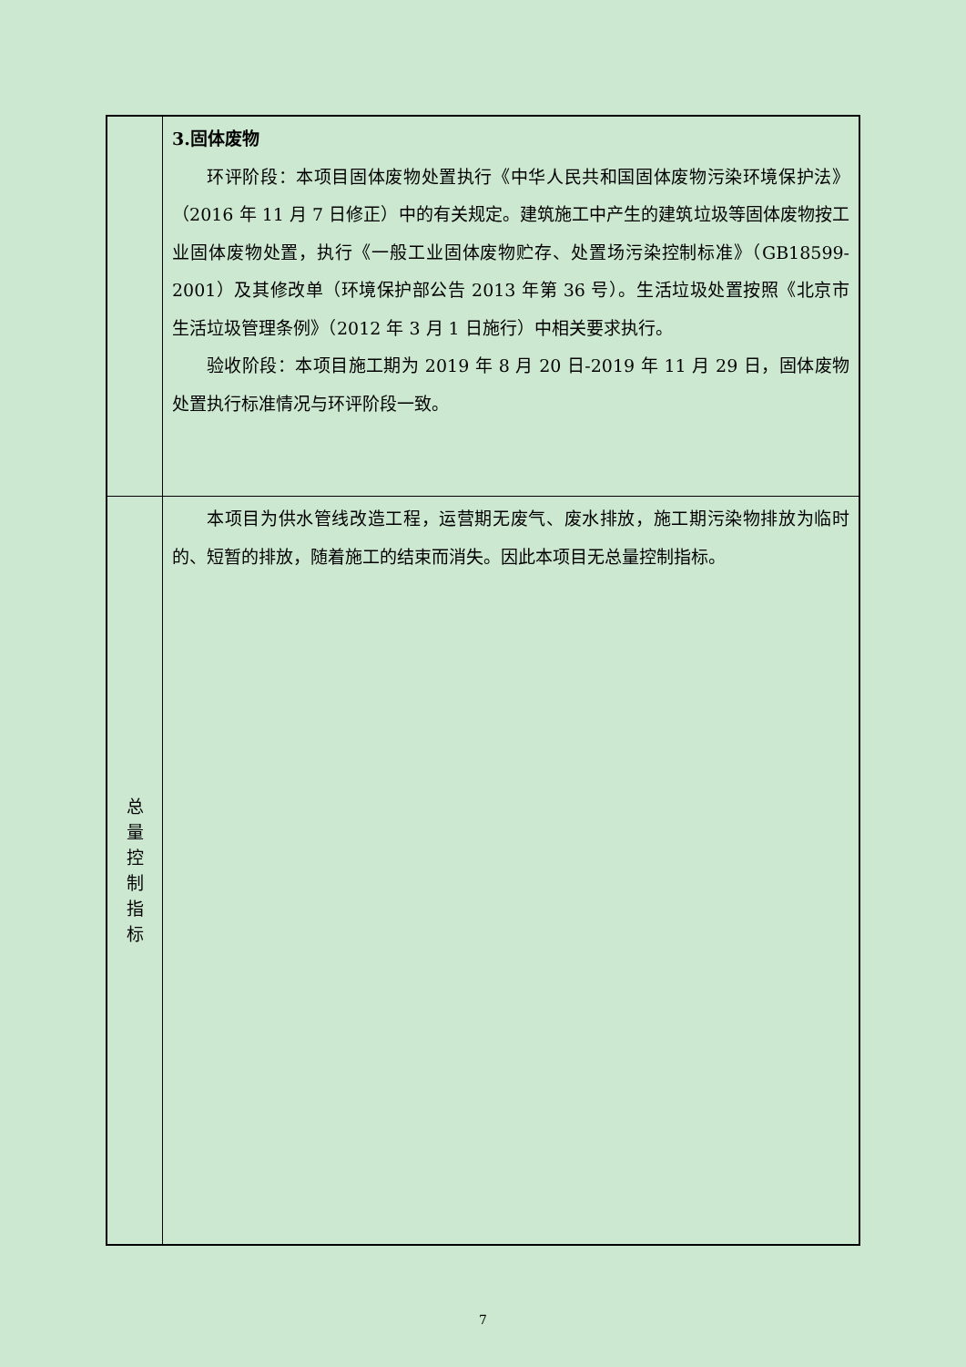| | 3.固体废物 环评阶段：本项目固体废物处置执行《中华人民共和国固体废物污染环境保护法》（2016 年 11 月 7 日修正）中的有关规定。建筑施工中产生的建筑垃圾等固体废物按工业固体废物处置，执行《一般工业固体废物贮存、处置场污染控制标准》（GB18599-2001）及其修改单（环境保护部公告 2013 年第 36 号）。生活垃圾处置按照《北京市生活垃圾管理条例》（2012 年 3 月 1 日施行）中相关要求执行。 验收阶段：本项目施工期为 2019 年 8 月 20 日-2019 年 11 月 29 日，固体废物处置执行标准情况与环评阶段一致。 |
| 总 量 控 制 指 标 | 本项目为供水管线改造工程，运营期无废气、废水排放，施工期污染物排放为临时的、短暂的排放，随着施工的结束而消失。因此本项目无总量控制指标。 |
7